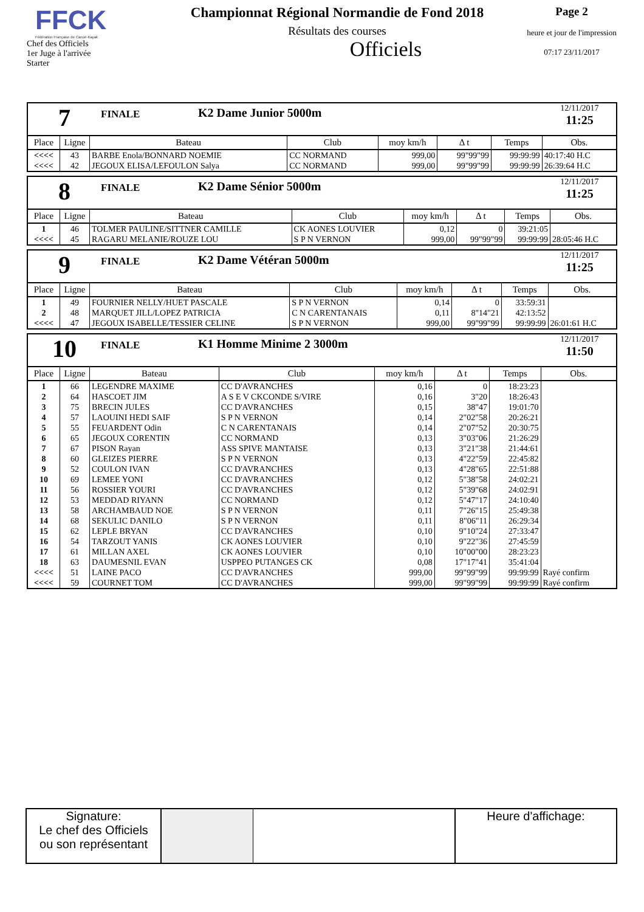FFCK
Fédération Française de Canoë-Kayak
Chef des Officiels
1er Juge à l'arrivée
Starter
Championnat Régional Normandie de Fond 2018
Résultats des courses
Officiels
Page 2
heure et jour de l'impression
07:17 23/11/2017
7
FINALE
K2 Dame Junior 5000m
12/11/2017
11:25
| Place | Ligne | Bateau | Club | moy km/h | Δ t | Temps | Obs. |
| --- | --- | --- | --- | --- | --- | --- | --- |
| <<<< | 43 | BARBE Enola/BONNARD NOEMIE | CC NORMAND | 999,00 | 99"99"99 | 99:99:99 | 40:17:40 H.C |
| <<<< | 42 | JEGOUX ELISA/LEFOULON Salya | CC NORMAND | 999,00 | 99"99"99 | 99:99:99 | 26:39:64 H.C |
8
FINALE
K2 Dame Sénior 5000m
12/11/2017
11:25
| Place | Ligne | Bateau | Club | moy km/h | Δ t | Temps | Obs. |
| --- | --- | --- | --- | --- | --- | --- | --- |
| 1 | 46 | TOLMER PAULINE/SITTNER CAMILLE | CK AONES LOUVIER | 0,12 | 0 | 39:21:05 | |
| <<<< | 45 | RAGARU MELANIE/ROUZE LOU | S P N VERNON | 999,00 | 99"99"99 | 99:99:99 | 28:05:46 H.C |
9
FINALE
K2 Dame Vétéran 5000m
12/11/2017
11:25
| Place | Ligne | Bateau | Club | moy km/h | Δ t | Temps | Obs. |
| --- | --- | --- | --- | --- | --- | --- | --- |
| 1 | 49 | FOURNIER NELLY/HUET PASCALE | S P N VERNON | 0,14 | 0 | 33:59:31 | |
| 2 | 48 | MARQUET JILL/LOPEZ PATRICIA | C N CARENTANAIS | 0,11 | 8"14"21 | 42:13:52 | |
| <<<< | 47 | JEGOUX ISABELLE/TESSIER CELINE | S P N VERNON | 999,00 | 99"99"99 | 99:99:99 | 26:01:61 H.C |
10
FINALE
K1 Homme Minime 2 3000m
12/11/2017
11:50
| Place | Ligne | Bateau | Club | moy km/h | Δ t | Temps | Obs. |
| --- | --- | --- | --- | --- | --- | --- | --- |
| 1 | 66 | LEGENDRE MAXIME | CC D'AVRANCHES | 0,16 | 0 | 18:23:23 | |
| 2 | 64 | HASCOET JIM | A S E V CKCONDE S/VIRE | 0,16 | 3"20 | 18:26:43 | |
| 3 | 75 | BRECIN JULES | CC D'AVRANCHES | 0,15 | 38"47 | 19:01:70 | |
| 4 | 57 | LAOUINI HEDI SAIF | S P N VERNON | 0,14 | 2"02"58 | 20:26:21 | |
| 5 | 55 | FEUARDENT Odin | C N CARENTANAIS | 0,14 | 2"07"52 | 20:30:75 | |
| 6 | 65 | JEGOUX CORENTIN | CC NORMAND | 0,13 | 3"03"06 | 21:26:29 | |
| 7 | 67 | PISON Rayan | ASS SPIVE MANTAISE | 0,13 | 3"21"38 | 21:44:61 | |
| 8 | 60 | GLEIZES PIERRE | S P N VERNON | 0,13 | 4"22"59 | 22:45:82 | |
| 9 | 52 | COULON IVAN | CC D'AVRANCHES | 0,13 | 4"28"65 | 22:51:88 | |
| 10 | 69 | LEMEE YONI | CC D'AVRANCHES | 0,12 | 5"38"58 | 24:02:21 | |
| 11 | 56 | ROSSIER YOURI | CC D'AVRANCHES | 0,12 | 5"39"68 | 24:02:91 | |
| 12 | 53 | MEDDAD RIYANN | CC NORMAND | 0,12 | 5"47"17 | 24:10:40 | |
| 13 | 58 | ARCHAMBAUD NOE | S P N VERNON | 0,11 | 7"26"15 | 25:49:38 | |
| 14 | 68 | SEKULIC DANILO | S P N VERNON | 0,11 | 8"06"11 | 26:29:34 | |
| 15 | 62 | LEPLE BRYAN | CC D'AVRANCHES | 0,10 | 9"10"24 | 27:33:47 | |
| 16 | 54 | TARZOUT YANIS | CK AONES LOUVIER | 0,10 | 9"22"36 | 27:45:59 | |
| 17 | 61 | MILLAN AXEL | CK AONES LOUVIER | 0,10 | 10"00"00 | 28:23:23 | |
| 18 | 63 | DAUMESNIL EVAN | USPPEO PUTANGES CK | 0,08 | 17"17"41 | 35:41:04 | |
| <<<< | 51 | LAINE PACO | CC D'AVRANCHES | 999,00 | 99"99"99 | 99:99:99 | Rayé confirm |
| <<<< | 59 | COURNET TOM | CC D'AVRANCHES | 999,00 | 99"99"99 | 99:99:99 | Rayé confirm |
Signature:
Le chef des Officiels
ou son représentant
Heure d'affichage: